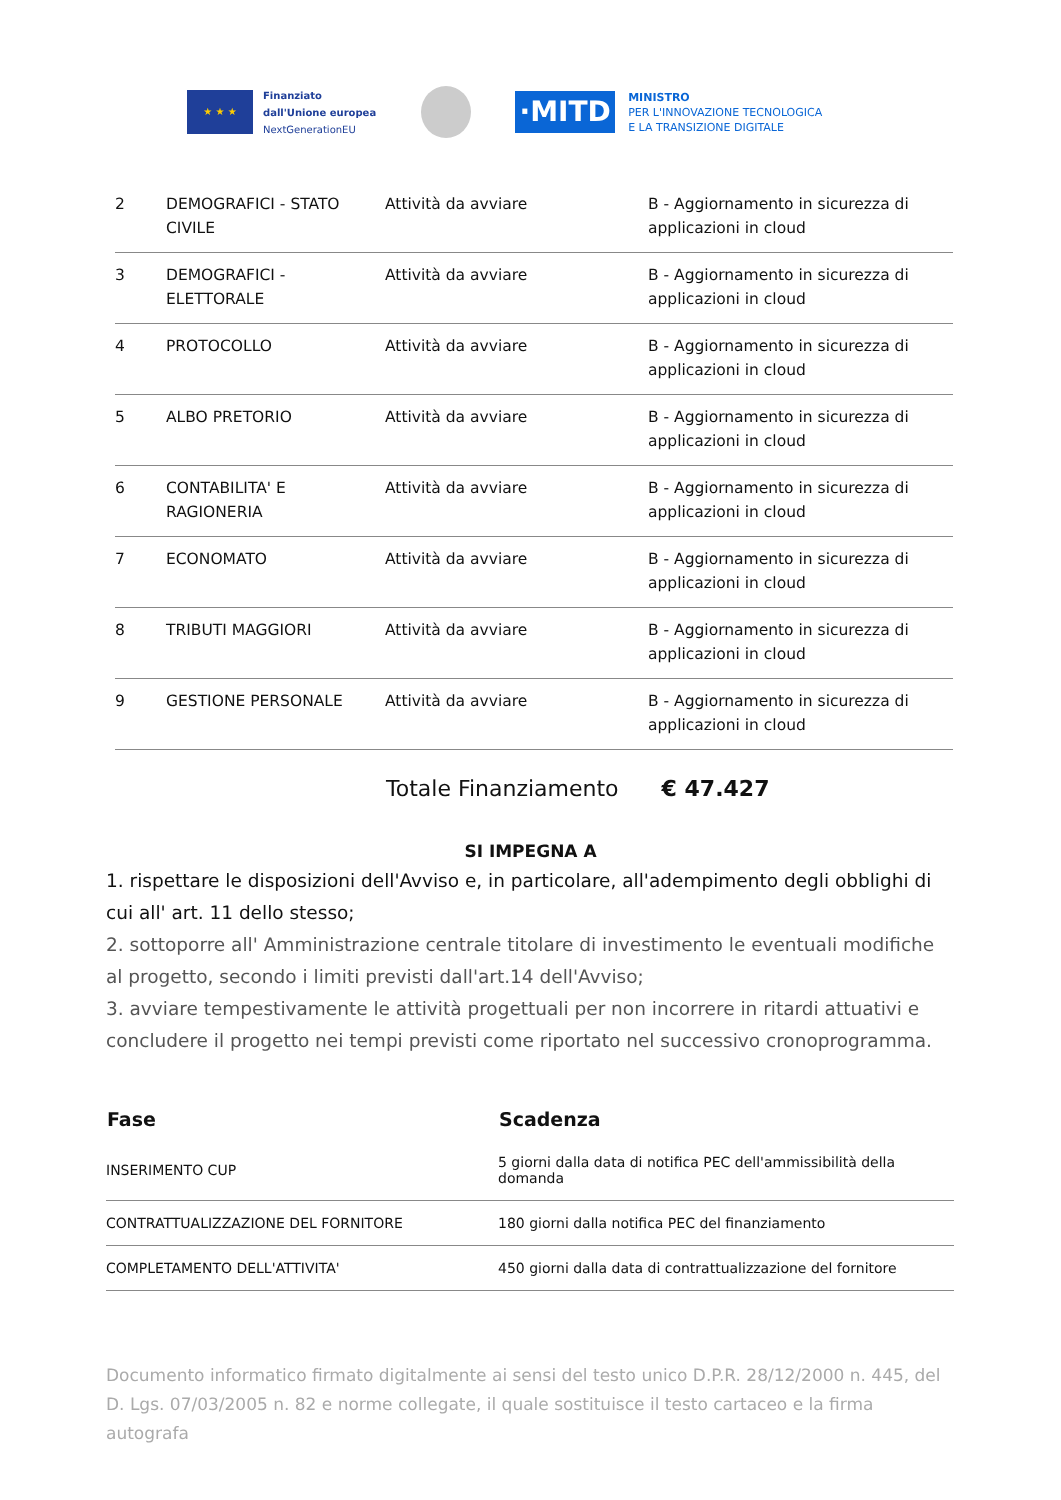★ ★ ★
Finanziato
dall'Unione europea
NextGenerationEU
·MITD
MINISTRO
PER L'INNOVAZIONE TECNOLOGICA
E LA TRANSIZIONE DIGITALE
| 2 | DEMOGRAFICI - STATO CIVILE | Attività da avviare | B - Aggiornamento in sicurezza di applicazioni in cloud |
| 3 | DEMOGRAFICI - ELETTORALE | Attività da avviare | B - Aggiornamento in sicurezza di applicazioni in cloud |
| 4 | PROTOCOLLO | Attività da avviare | B - Aggiornamento in sicurezza di applicazioni in cloud |
| 5 | ALBO PRETORIO | Attività da avviare | B - Aggiornamento in sicurezza di applicazioni in cloud |
| 6 | CONTABILITA' E RAGIONERIA | Attività da avviare | B - Aggiornamento in sicurezza di applicazioni in cloud |
| 7 | ECONOMATO | Attività da avviare | B - Aggiornamento in sicurezza di applicazioni in cloud |
| 8 | TRIBUTI MAGGIORI | Attività da avviare | B - Aggiornamento in sicurezza di applicazioni in cloud |
| 9 | GESTIONE PERSONALE | Attività da avviare | B - Aggiornamento in sicurezza di applicazioni in cloud |
Totale Finanziamento € 47.427
SI IMPEGNA A
1. rispettare le disposizioni dell'Avviso e, in particolare, all'adempimento degli obblighi di cui all' art. 11 dello stesso;
2. sottoporre all' Amministrazione centrale titolare di investimento le eventuali modifiche al progetto, secondo i limiti previsti dall'art.14 dell'Avviso;
3. avviare tempestivamente le attività progettuali per non incorrere in ritardi attuativi e concludere il progetto nei tempi previsti come riportato nel successivo cronoprogramma.
| Fase | Scadenza |
| --- | --- |
| INSERIMENTO CUP | 5 giorni dalla data di notifica PEC dell'ammissibilità della domanda |
| CONTRATTUALIZZAZIONE DEL FORNITORE | 180 giorni dalla notifica PEC del finanziamento |
| COMPLETAMENTO DELL'ATTIVITA' | 450 giorni dalla data di contrattualizzazione del fornitore |
Documento informatico firmato digitalmente ai sensi del testo unico D.P.R. 28/12/2000 n. 445, del D. Lgs. 07/03/2005 n. 82 e norme collegate, il quale sostituisce il testo cartaceo e la firma autografa